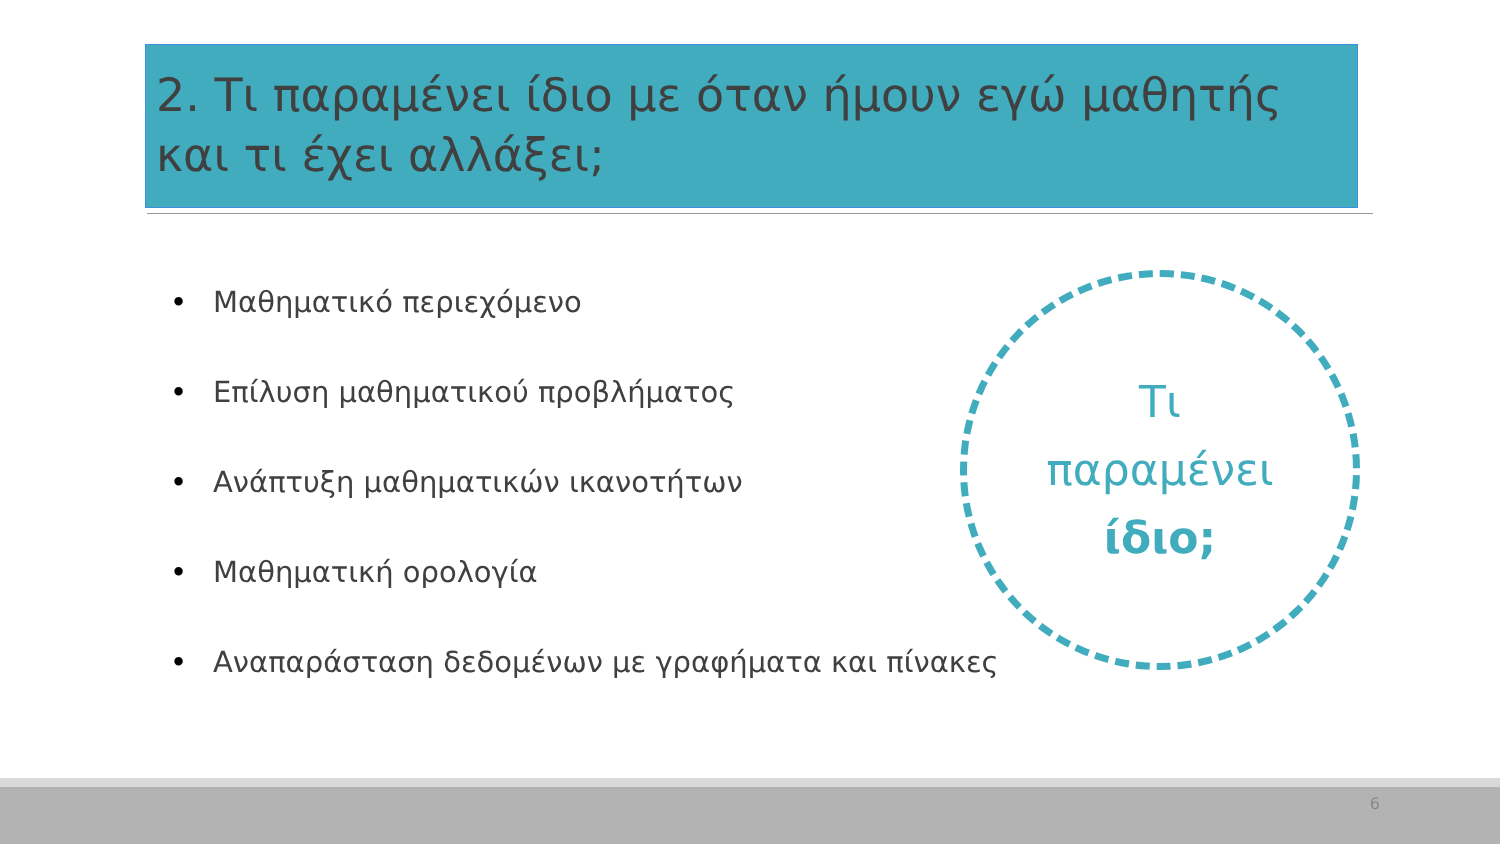2. Τι παραμένει ίδιο με όταν ήμουν εγώ μαθητής και τι έχει αλλάξει;
• Μαθηματικό περιεχόμενο
• Επίλυση μαθηματικού προβλήματος
• Ανάπτυξη μαθηματικών ικανοτήτων
• Μαθηματική ορολογία
• Αναπαράσταση δεδομένων με γραφήματα και πίνακες
Τι
παραμένει
ίδιο;
6